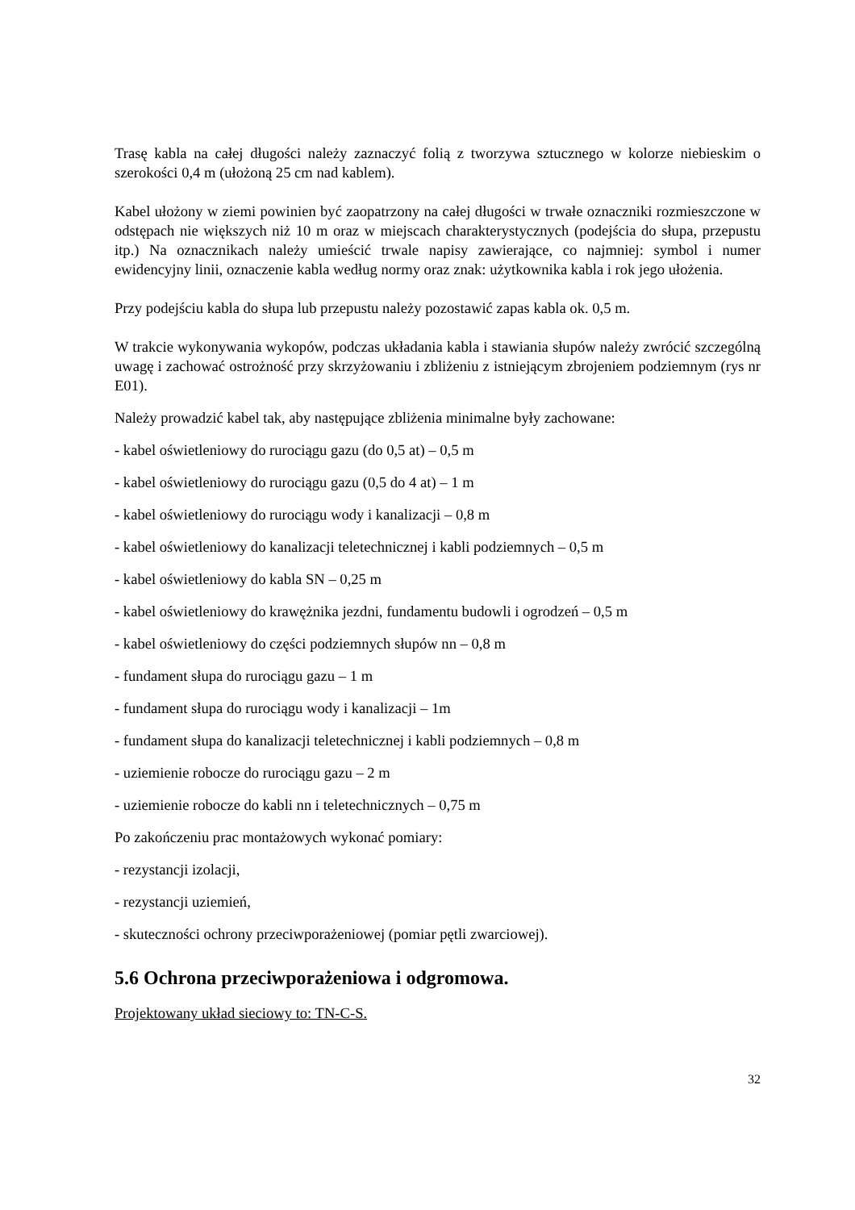Trasę kabla na całej długości należy zaznaczyć folią z tworzywa sztucznego w kolorze niebieskim o szerokości 0,4 m (ułożoną 25 cm nad kablem).
Kabel ułożony w ziemi powinien być zaopatrzony na całej długości w trwałe oznaczniki rozmieszczone w odstępach nie większych niż 10 m oraz w miejscach charakterystycznych (podejścia do słupa, przepustu itp.) Na oznacznikach należy umieścić trwale napisy zawierające, co najmniej: symbol i numer ewidencyjny linii, oznaczenie kabla według normy oraz znak: użytkownika kabla i rok jego ułożenia.
Przy podejściu kabla do słupa lub przepustu należy pozostawić zapas kabla ok. 0,5 m.
W trakcie wykonywania wykopów, podczas układania kabla i stawiania słupów należy zwrócić szczególną uwagę i zachować ostrożność przy skrzyżowaniu i zbliżeniu z istniejącym zbrojeniem podziemnym (rys nr E01).
Należy prowadzić kabel tak, aby następujące zbliżenia minimalne były zachowane:
- kabel oświetleniowy do rurociągu gazu (do 0,5 at) – 0,5 m
- kabel oświetleniowy do rurociągu gazu (0,5 do 4 at) – 1 m
- kabel oświetleniowy do rurociągu wody i kanalizacji – 0,8 m
- kabel oświetleniowy do kanalizacji teletechnicznej i kabli podziemnych – 0,5 m
- kabel oświetleniowy do kabla SN – 0,25 m
- kabel oświetleniowy do krawężnika jezdni, fundamentu budowli i ogrodzeń – 0,5 m
- kabel oświetleniowy do części podziemnych słupów nn – 0,8 m
- fundament słupa do rurociągu gazu – 1 m
- fundament słupa do rurociągu wody i kanalizacji – 1m
- fundament słupa do kanalizacji teletechnicznej i kabli podziemnych – 0,8 m
- uziemienie robocze do rurociągu gazu – 2 m
- uziemienie robocze do kabli nn i teletechnicznych – 0,75 m
Po zakończeniu prac montażowych wykonać pomiary:
- rezystancji izolacji,
- rezystancji uziemień,
- skuteczności ochrony przeciwporażeniowej (pomiar pętli zwarciowej).
5.6 Ochrona przeciwporażeniowa i odgromowa.
Projektowany układ sieciowy to: TN-C-S.
32